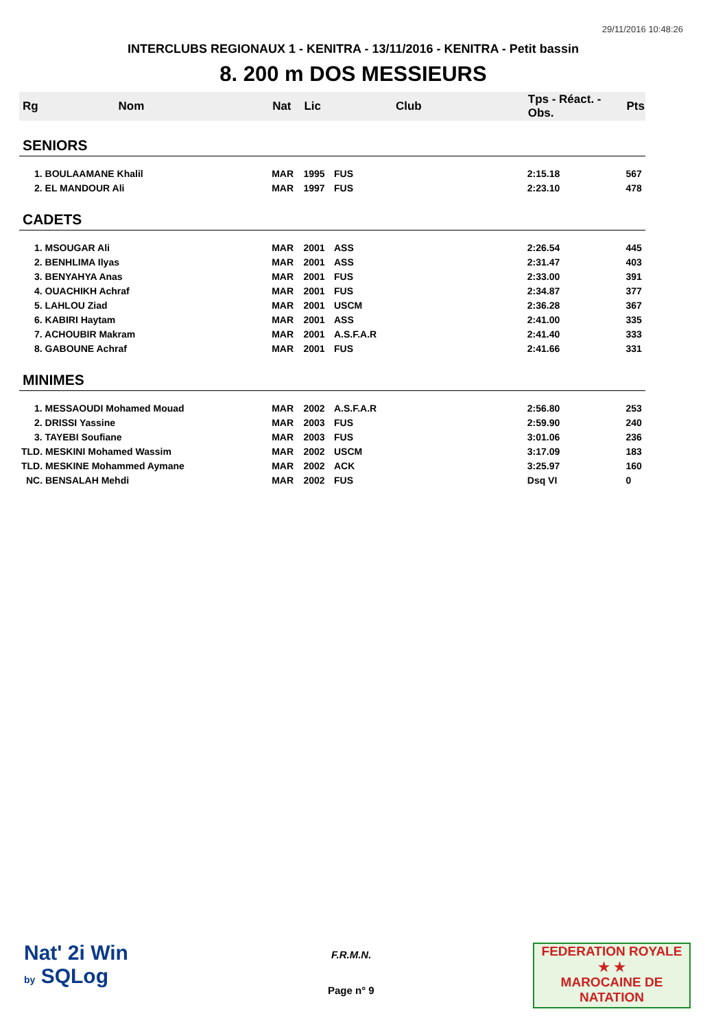29/11/2016 10:48:26
INTERCLUBS REGIONAUX 1 - KENITRA - 13/11/2016 - KENITRA - Petit bassin
8. 200 m DOS MESSIEURS
| Rg | Nom | Nat | Lic | Club | Tps - Réact. - Obs. | Pts |
| --- | --- | --- | --- | --- | --- | --- |
| SENIORS | | | | | | |
| 1. BOULAAMANE Khalil | | MAR | 1995 | FUS | 2:15.18 | 567 |
| 2. EL MANDOUR Ali | | MAR | 1997 | FUS | 2:23.10 | 478 |
| CADETS | | | | | | |
| 1. MSOUGAR Ali | | MAR | 2001 | ASS | 2:26.54 | 445 |
| 2. BENHLIMA Ilyas | | MAR | 2001 | ASS | 2:31.47 | 403 |
| 3. BENYAHYA Anas | | MAR | 2001 | FUS | 2:33.00 | 391 |
| 4. OUACHIKH Achraf | | MAR | 2001 | FUS | 2:34.87 | 377 |
| 5. LAHLOU Ziad | | MAR | 2001 | USCM | 2:36.28 | 367 |
| 6. KABIRI Haytam | | MAR | 2001 | ASS | 2:41.00 | 335 |
| 7. ACHOUBIR Makram | | MAR | 2001 | A.S.F.A.R | 2:41.40 | 333 |
| 8. GABOUNE Achraf | | MAR | 2001 | FUS | 2:41.66 | 331 |
| MINIMES | | | | | | |
| 1. MESSAOUDI Mohamed Mouad | | MAR | 2002 | A.S.F.A.R | 2:56.80 | 253 |
| 2. DRISSI Yassine | | MAR | 2003 | FUS | 2:59.90 | 240 |
| 3. TAYEBI Soufiane | | MAR | 2003 | FUS | 3:01.06 | 236 |
| TLD. MESKINI Mohamed Wassim | | MAR | 2002 | USCM | 3:17.09 | 183 |
| TLD. MESKINE Mohammed Aymane | | MAR | 2002 | ACK | 3:25.97 | 160 |
| NC. BENSALAH Mehdi | | MAR | 2002 | FUS | Dsq VI | 0 |
Nat' 2i Win
by SQLog
F.R.M.N.
Page n° 9
FEDERATION ROYALE
★ ★
MAROCAINE DE NATATION